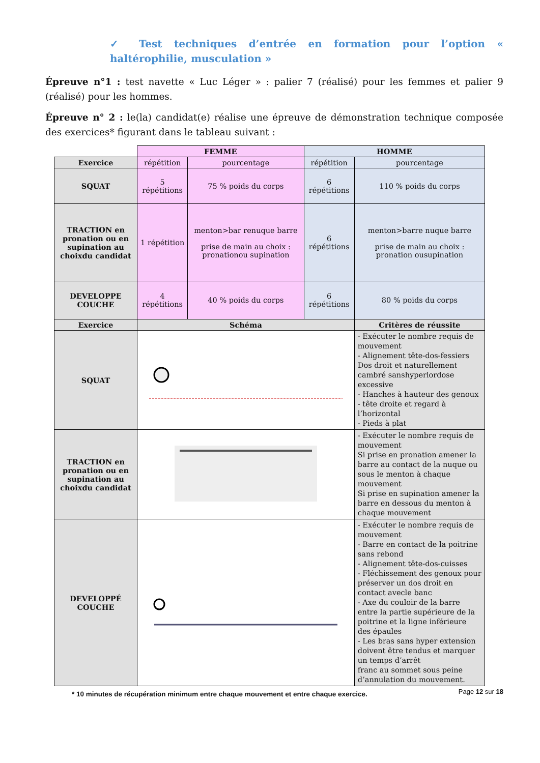✓ Test techniques d’entrée en formation pour l’option « haltérophilie, musculation »
Épreuve n°1 : test navette « Luc Léger » : palier 7 (réalisé) pour les femmes et palier 9 (réalisé) pour les hommes.
Épreuve n° 2 : le(la) candidat(e) réalise une épreuve de démonstration technique composée des exercices* figurant dans le tableau suivant :
| | FEMME | | HOMME | |
| Exercice | répétition | pourcentage | répétition | pourcentage |
| SQUAT | 5 répétitions | 75 % poids du corps | 6 répétitions | 110 % poids du corps |
| TRACTION en pronation ou en supination au choixdu candidat | 1 répétition | menton>bar renuque barre prise de main au choix : pronationou supination | 6 répétitions | menton>barre nuque barre prise de main au choix : pronation ousupination |
| DEVELOPPE COUCHE | 4 répétitions | 40 % poids du corps | 6 répétitions | 80 % poids du corps |
| Exercice | Schéma | | | Critères de réussite |
| SQUAT | | | | - Exécuter le nombre requis de mouvement - Alignement tête-dos-fessiers Dos droit et naturellement cambré sanshyperlordose excessive - Hanches à hauteur des genoux - tête droite et regard à l’horizontal - Pieds à plat |
| TRACTION en pronation ou en supination au choixdu candidat | | | | - Exécuter le nombre requis de mouvement Si prise en pronation amener la barre au contact de la nuque ou sous le menton à chaque mouvement Si prise en supination amener la barre en dessous du menton à chaque mouvement |
| DEVELOPPÉ COUCHE | | | | - Exécuter le nombre requis de mouvement - Barre en contact de la poitrine sans rebond - Alignement tête-dos-cuisses - Fléchissement des genoux pour préserver un dos droit en contact avecle banc - Axe du couloir de la barre entre la partie supérieure de la poitrine et la ligne inférieure des épaules - Les bras sans hyper extension doivent être tendus et marquer un temps d’arrêt franc au sommet sous peine d’annulation du mouvement. |
* 10 minutes de récupération minimum entre chaque mouvement et entre chaque exercice.
Page 12 sur 18